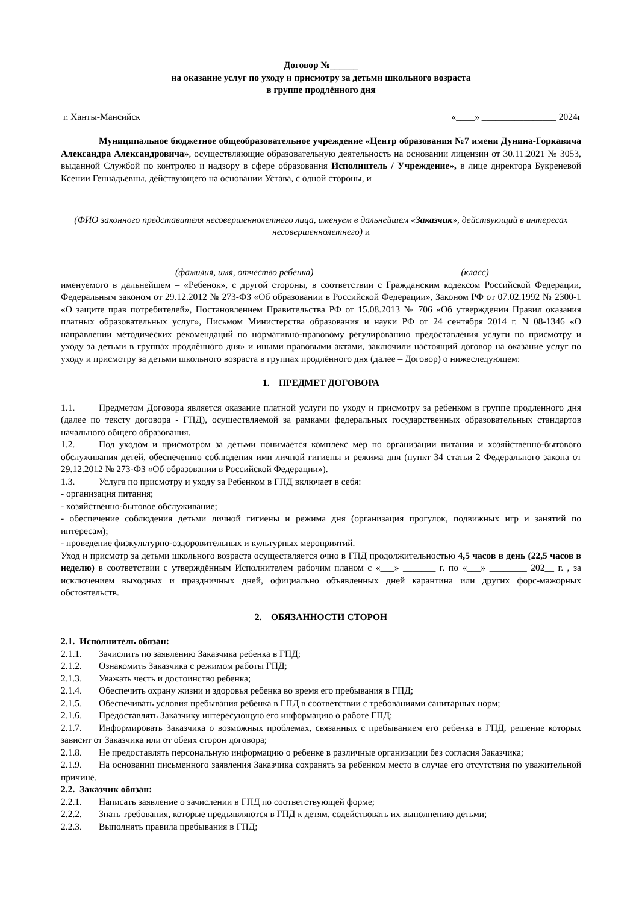Договор №______
на оказание услуг по уходу и присмотру за детьми школьного возраста
в группе продлённого дня
г. Ханты-Мансийск «____» ________________ 2024г
Муниципальное бюджетное общеобразовательное учреждение «Центр образования №7 имени Дунина-Горкавича Александра Александровича», осуществляющие образовательную деятельность на основании лицензии от 30.11.2021 № 3053, выданной Службой по контролю и надзору в сфере образования Исполнитель / Учреждение», в лице директора Букреневой Ксении Геннадьевны, действующего на основании Устава, с одной стороны, и
________________________________________________________________________________
(ФИО законного представителя несовершеннолетнего лица, именуем в дальнейшем «Заказчик», действующий в интересах несовершеннолетнего) и
_____________________________________________________________ __________
(фамилия, имя, отчество ребенка) (класс)
именуемого в дальнейшем – «Ребенок», с другой стороны, в соответствии с Гражданским кодексом Российской Федерации, Федеральным законом от 29.12.2012 № 273-ФЗ «Об образовании в Российской Федерации», Законом РФ от 07.02.1992 № 2300-1 «О защите прав потребителей», Постановлением Правительства РФ от 15.08.2013 № 706 «Об утверждении Правил оказания платных образовательных услуг», Письмом Министерства образования и науки РФ от 24 сентября 2014 г. N 08-1346 «О направлении методических рекомендаций по нормативно-правовому регулированию предоставления услуги по присмотру и уходу за детьми в группах продлённого дня» и иными правовыми актами, заключили настоящий договор на оказание услуг по уходу и присмотру за детьми школьного возраста в группах продлённого дня (далее – Договор) о нижеследующем:
1. ПРЕДМЕТ ДОГОВОРА
1.1. Предметом Договора является оказание платной услуги по уходу и присмотру за ребенком в группе продленного дня (далее по тексту договора - ГПД), осуществляемой за рамками федеральных государственных образовательных стандартов начального общего образования.
1.2. Под уходом и присмотром за детьми понимается комплекс мер по организации питания и хозяйственно-бытового обслуживания детей, обеспечению соблюдения ими личной гигиены и режима дня (пункт 34 статьи 2 Федерального закона от 29.12.2012 № 273-ФЗ «Об образовании в Российской Федерации»).
1.3. Услуга по присмотру и уходу за Ребенком в ГПД включает в себя:
- организация питания;
- хозяйственно-бытовое обслуживание;
- обеспечение соблюдения детьми личной гигиены и режима дня (организация прогулок, подвижных игр и занятий по интересам);
- проведение физкультурно-оздоровительных и культурных мероприятий.
Уход и присмотр за детьми школьного возраста осуществляется очно в ГПД продолжительностью 4,5 часов в день (22,5 часов в неделю) в соответствии с утверждённым Исполнителем рабочим планом с «___» _______ г. по «___» ________ 202__ г. , за исключением выходных и праздничных дней, официально объявленных дней карантина или других форс-мажорных обстоятельств.
2. ОБЯЗАННОСТИ СТОРОН
2.1. Исполнитель обязан:
2.1.1. Зачислить по заявлению Заказчика ребенка в ГПД;
2.1.2. Ознакомить Заказчика с режимом работы ГПД;
2.1.3. Уважать честь и достоинство ребенка;
2.1.4. Обеспечить охрану жизни и здоровья ребенка во время его пребывания в ГПД;
2.1.5. Обеспечивать условия пребывания ребенка в ГПД в соответствии с требованиями санитарных норм;
2.1.6. Предоставлять Заказчику интересующую его информацию о работе ГПД;
2.1.7. Информировать Заказчика о возможных проблемах, связанных с пребыванием его ребенка в ГПД, решение которых зависит от Заказчика или от обеих сторон договора;
2.1.8. Не предоставлять персональную информацию о ребенке в различные организации без согласия Заказчика;
2.1.9. На основании письменного заявления Заказчика сохранять за ребенком место в случае его отсутствия по уважительной причине.
2.2. Заказчик обязан:
2.2.1. Написать заявление о зачислении в ГПД по соответствующей форме;
2.2.2. Знать требования, которые предъявляются в ГПД к детям, содействовать их выполнению детьми;
2.2.3. Выполнять правила пребывания в ГПД;